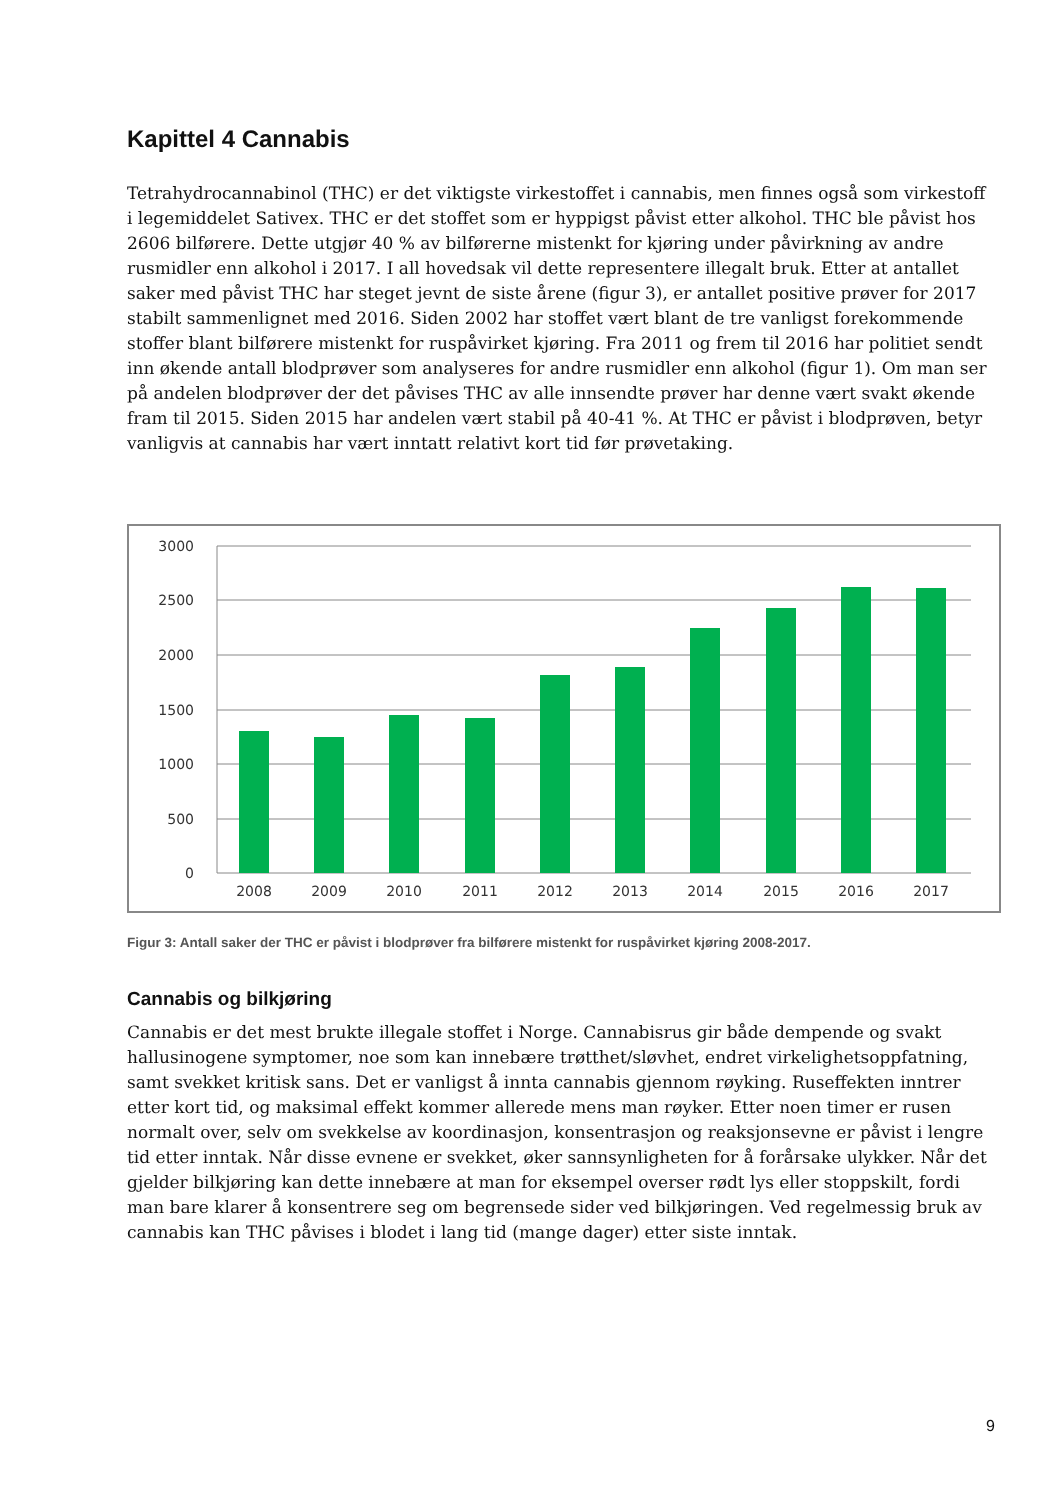Kapittel 4 Cannabis
Tetrahydrocannabinol (THC) er det viktigste virkestoffet i cannabis, men finnes også som virkestoff i legemiddelet Sativex. THC er det stoffet som er hyppigst påvist etter alkohol. THC ble påvist hos 2606 bilførere. Dette utgjør 40 % av bilførerne mistenkt for kjøring under påvirkning av andre rusmidler enn alkohol i 2017. I all hovedsak vil dette representere illegalt bruk. Etter at antallet saker med påvist THC har steget jevnt de siste årene (figur 3), er antallet positive prøver for 2017 stabilt sammenlignet med 2016. Siden 2002 har stoffet vært blant de tre vanligst forekommende stoffer blant bilførere mistenkt for ruspåvirket kjøring. Fra 2011 og frem til 2016 har politiet sendt inn økende antall blodprøver som analyseres for andre rusmidler enn alkohol (figur 1). Om man ser på andelen blodprøver der det påvises THC av alle innsendte prøver har denne vært svakt økende fram til 2015. Siden 2015 har andelen vært stabil på 40-41 %. At THC er påvist i blodprøven, betyr vanligvis at cannabis har vært inntatt relativt kort tid før prøvetaking.
3000
2500
2000
1500
1000
500
0
2008
2009
2010
2011
2012
2013
2014
2015
2016
2017
Figur 3: Antall saker der THC er påvist i blodprøver fra bilførere mistenkt for ruspåvirket kjøring 2008-2017.
Cannabis og bilkjøring
Cannabis er det mest brukte illegale stoffet i Norge. Cannabisrus gir både dempende og svakt hallusinogene symptomer, noe som kan innebære trøtthet/sløvhet, endret virkelighetsoppfatning, samt svekket kritisk sans. Det er vanligst å innta cannabis gjennom røyking. Ruseffekten inntrer etter kort tid, og maksimal effekt kommer allerede mens man røyker. Etter noen timer er rusen normalt over, selv om svekkelse av koordinasjon, konsentrasjon og reaksjonsevne er påvist i lengre tid etter inntak. Når disse evnene er svekket, øker sannsynligheten for å forårsake ulykker. Når det gjelder bilkjøring kan dette innebære at man for eksempel overser rødt lys eller stoppskilt, fordi man bare klarer å konsentrere seg om begrensede sider ved bilkjøringen. Ved regelmessig bruk av cannabis kan THC påvises i blodet i lang tid (mange dager) etter siste inntak.
9